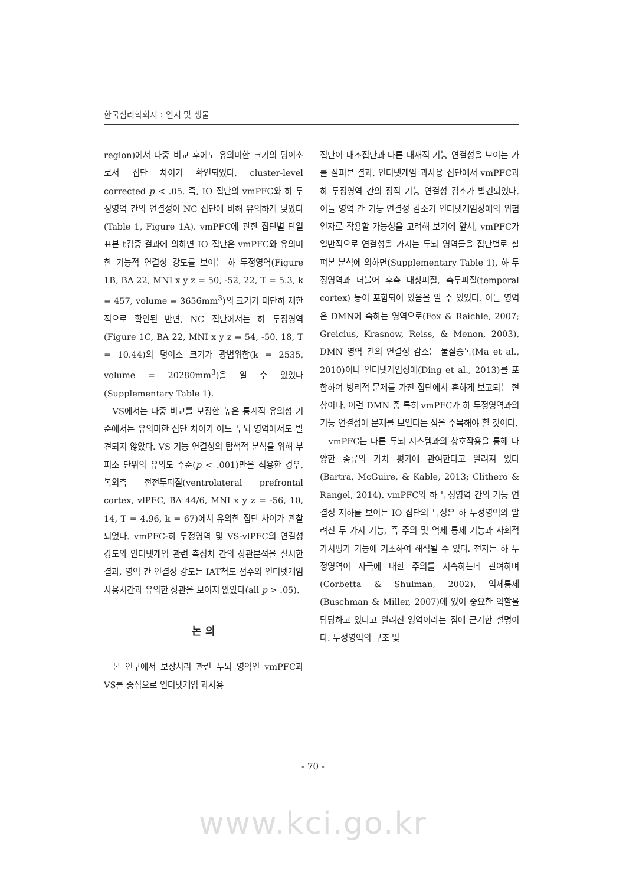한국심리학회지 : 인지 및 생물
region)에서 다중 비교 후에도 유의미한 크기의 덩이소로서 집단 차이가 확인되었다, cluster-level corrected p < .05. 즉, IO 집단의 vmPFC와 하 두정영역 간의 연결성이 NC 집단에 비해 유의하게 낮았다(Table 1, Figure 1A). vmPFC에 관한 집단별 단일표본 t검증 결과에 의하면 IO 집단은 vmPFC와 유의미한 기능적 연결성 강도를 보이는 하 두정영역(Figure 1B, BA 22, MNI x y z = 50, -52, 22, T = 5.3, k = 457, volume = 3656mm<sup>3</sup>)의 크기가 대단히 제한적으로 확인된 반면, NC 집단에서는 하 두정영역(Figure 1C, BA 22, MNI x y z = 54, -50, 18, T = 10.44)의 덩이소 크기가 광범위함(k = 2535, volume = 20280mm<sup>3</sup>)을 알 수 있었다(Supplementary Table 1).
VS에서는 다중 비교를 보정한 높은 통계적 유의성 기준에서는 유의미한 집단 차이가 어느 두뇌 영역에서도 발견되지 않았다. VS 기능 연결성의 탐색적 분석을 위해 부피소 단위의 유의도 수준(p < .001)만을 적용한 경우, 복외측 전전두피질(ventrolateral prefrontal cortex, vlPFC, BA 44/6, MNI x y z = -56, 10, 14, T = 4.96, k = 67)에서 유의한 집단 차이가 관찰되었다. vmPFC-하 두정영역 및 VS-vlPFC의 연결성 강도와 인터넷게임 관련 측정치 간의 상관분석을 실시한 결과, 영역 간 연결성 강도는 IAT척도 점수와 인터넷게임 사용시간과 유의한 상관을 보이지 않았다(all p > .05).
논 의
본 연구에서 보상처리 관련 두뇌 영역인 vmPFC과 VS를 중심으로 인터넷게임 과사용
집단이 대조집단과 다른 내재적 기능 연결성을 보이는 가를 살펴본 결과, 인터넷게임 과사용 집단에서 vmPFC과 하 두정영역 간의 정적 기능 연결성 감소가 발견되었다. 이들 영역 간 기능 연결성 감소가 인터넷게임장애의 위험인자로 작용할 가능성을 고려해 보기에 앞서, vmPFC가 일반적으로 연결성을 가지는 두뇌 영역들을 집단별로 살펴본 분석에 의하면(Supplementary Table 1), 하 두정영역과 더불어 후측 대상피질, 측두피질(temporal cortex) 등이 포함되어 있음을 알 수 있었다. 이들 영역은 DMN에 속하는 영역으로(Fox & Raichle, 2007; Greicius, Krasnow, Reiss, & Menon, 2003), DMN 영역 간의 연결성 감소는 물질중독(Ma et al., 2010)이나 인터넷게임장애(Ding et al., 2013)를 포함하여 병리적 문제를 가진 집단에서 흔하게 보고되는 현상이다. 이런 DMN 중 특히 vmPFC가 하 두정영역과의 기능 연결성에 문제를 보인다는 점을 주목해야 할 것이다.
vmPFC는 다른 두뇌 시스템과의 상호작용을 통해 다양한 종류의 가치 평가에 관여한다고 알려져 있다(Bartra, McGuire, & Kable, 2013; Clithero & Rangel, 2014). vmPFC와 하 두정영역 간의 기능 연결성 저하를 보이는 IO 집단의 특성은 하 두정영역의 알려진 두 가지 기능, 즉 주의 및 억제 통제 기능과 사회적 가치평가 기능에 기초하여 해석될 수 있다. 전자는 하 두정영역이 자극에 대한 주의를 지속하는데 관여하며(Corbetta & Shulman, 2002), 억제통제(Buschman & Miller, 2007)에 있어 중요한 역할을 담당하고 있다고 알려진 영역이라는 점에 근거한 설명이다. 두정영역의 구조 및
- 70 -
www.kci.go.kr